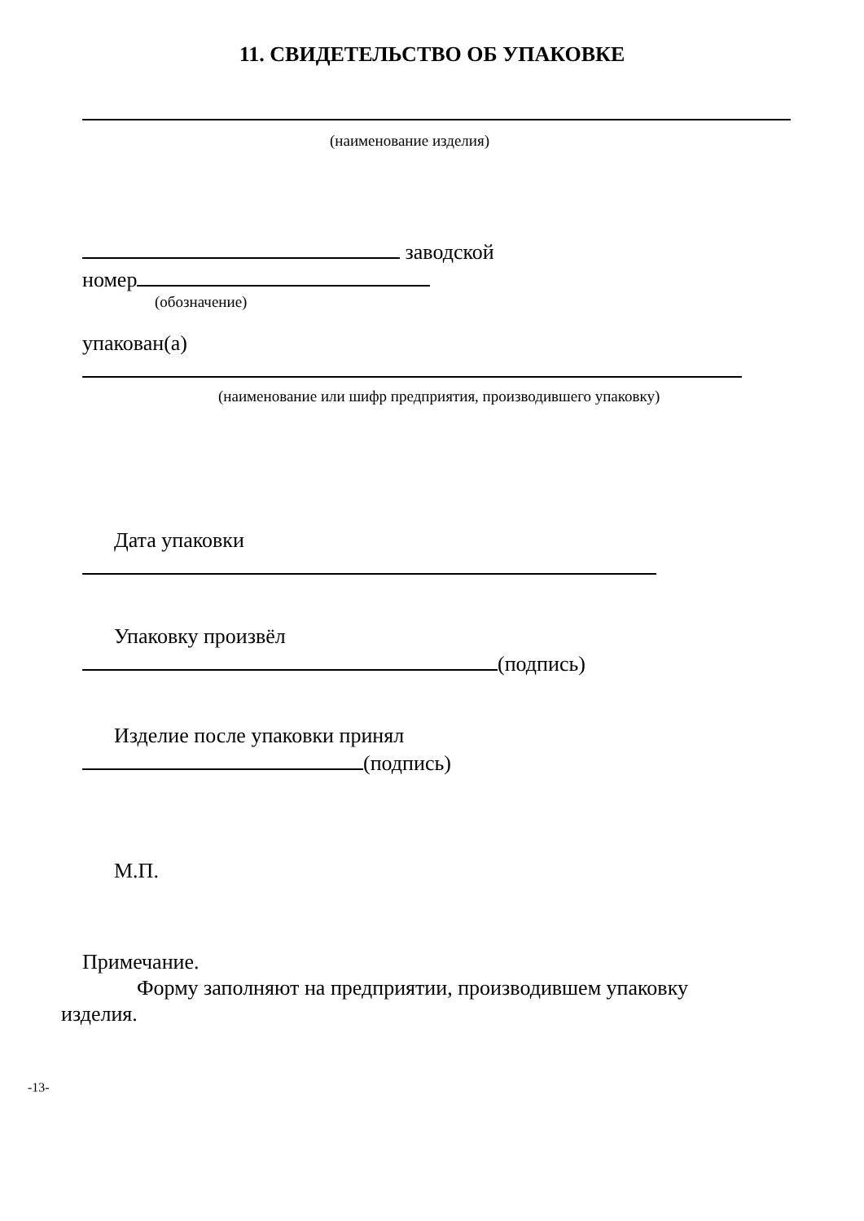11. СВИДЕТЕЛЬСТВО ОБ УПАКОВКЕ
(наименование изделия)
заводской
номер
(обозначение)
упакован(а)
(наименование или шифр предприятия, производившего упаковку)
Дата упаковки
Упаковку произвёл
(подпись)
Изделие после упаковки принял
(подпись)
М.П.
Примечание.
Форму заполняют на предприятии, производившем упаковку
изделия.
-13-